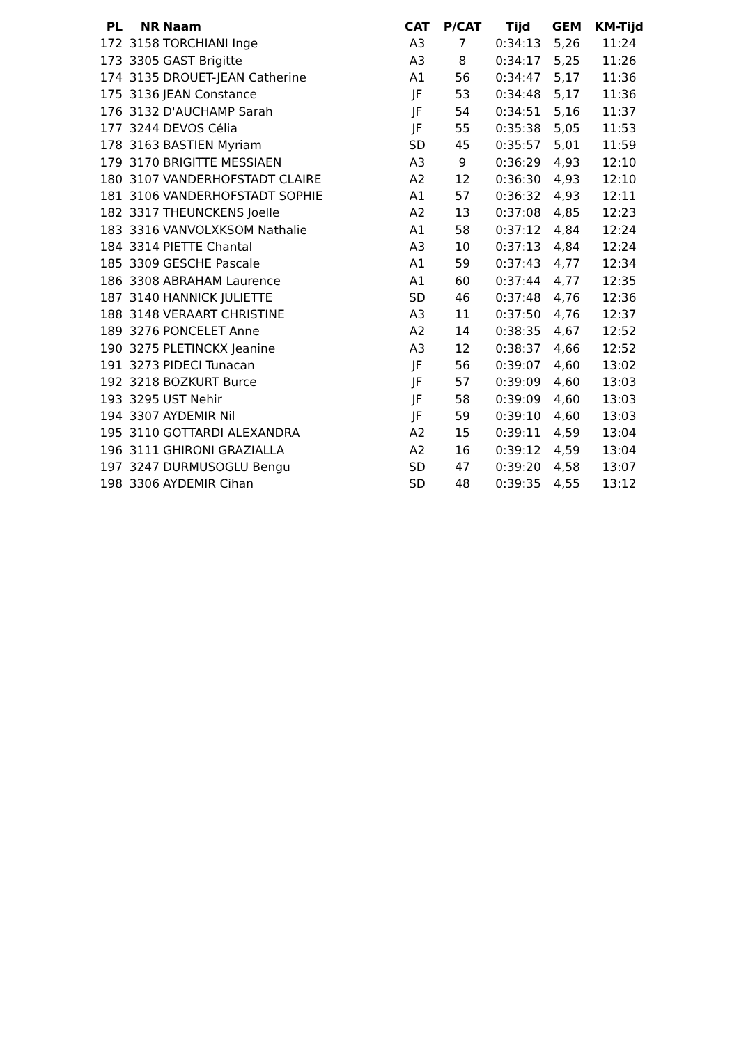| PL | NR | Naam | CAT | P/CAT | Tijd | GEM | KM-Tijd |
| --- | --- | --- | --- | --- | --- | --- | --- |
| 172 | 3158 | TORCHIANI Inge | A3 | 7 | 0:34:13 | 5,26 | 11:24 |
| 173 | 3305 | GAST Brigitte | A3 | 8 | 0:34:17 | 5,25 | 11:26 |
| 174 | 3135 | DROUET-JEAN Catherine | A1 | 56 | 0:34:47 | 5,17 | 11:36 |
| 175 | 3136 | JEAN Constance | JF | 53 | 0:34:48 | 5,17 | 11:36 |
| 176 | 3132 | D'AUCHAMP Sarah | JF | 54 | 0:34:51 | 5,16 | 11:37 |
| 177 | 3244 | DEVOS Célia | JF | 55 | 0:35:38 | 5,05 | 11:53 |
| 178 | 3163 | BASTIEN Myriam | SD | 45 | 0:35:57 | 5,01 | 11:59 |
| 179 | 3170 | BRIGITTE MESSIAEN | A3 | 9 | 0:36:29 | 4,93 | 12:10 |
| 180 | 3107 | VANDERHOFSTADT CLAIRE | A2 | 12 | 0:36:30 | 4,93 | 12:10 |
| 181 | 3106 | VANDERHOFSTADT SOPHIE | A1 | 57 | 0:36:32 | 4,93 | 12:11 |
| 182 | 3317 | THEUNCKENS Joelle | A2 | 13 | 0:37:08 | 4,85 | 12:23 |
| 183 | 3316 | VANVOLXKSOM Nathalie | A1 | 58 | 0:37:12 | 4,84 | 12:24 |
| 184 | 3314 | PIETTE Chantal | A3 | 10 | 0:37:13 | 4,84 | 12:24 |
| 185 | 3309 | GESCHE Pascale | A1 | 59 | 0:37:43 | 4,77 | 12:34 |
| 186 | 3308 | ABRAHAM Laurence | A1 | 60 | 0:37:44 | 4,77 | 12:35 |
| 187 | 3140 | HANNICK JULIETTE | SD | 46 | 0:37:48 | 4,76 | 12:36 |
| 188 | 3148 | VERAART CHRISTINE | A3 | 11 | 0:37:50 | 4,76 | 12:37 |
| 189 | 3276 | PONCELET Anne | A2 | 14 | 0:38:35 | 4,67 | 12:52 |
| 190 | 3275 | PLETINCKX Jeanine | A3 | 12 | 0:38:37 | 4,66 | 12:52 |
| 191 | 3273 | PIDECI Tunacan | JF | 56 | 0:39:07 | 4,60 | 13:02 |
| 192 | 3218 | BOZKURT Burce | JF | 57 | 0:39:09 | 4,60 | 13:03 |
| 193 | 3295 | UST Nehir | JF | 58 | 0:39:09 | 4,60 | 13:03 |
| 194 | 3307 | AYDEMIR Nil | JF | 59 | 0:39:10 | 4,60 | 13:03 |
| 195 | 3110 | GOTTARDI ALEXANDRA | A2 | 15 | 0:39:11 | 4,59 | 13:04 |
| 196 | 3111 | GHIRONI GRAZIALLA | A2 | 16 | 0:39:12 | 4,59 | 13:04 |
| 197 | 3247 | DURMUSOGLU Bengu | SD | 47 | 0:39:20 | 4,58 | 13:07 |
| 198 | 3306 | AYDEMIR Cihan | SD | 48 | 0:39:35 | 4,55 | 13:12 |